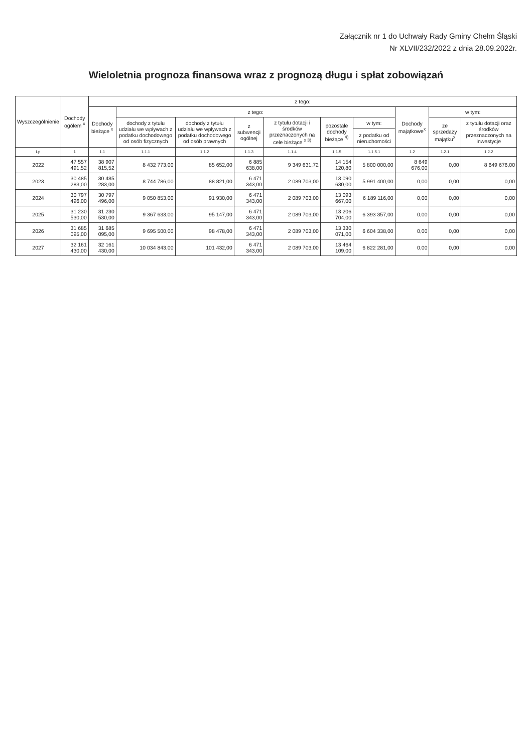Załącznik nr 1 do Uchwały Rady Gminy Chełm Śląski
Nr XLVII/232/2022 z dnia 28.09.2022r.
Wieloletnia prognoza finansowa wraz z prognozą długu i spłat zobowiązań
| Wyszczególnienie | Dochody ogółem <sup>x</sup> | z tego: | | | | | | | | | |
| --- | --- | --- | --- | --- | --- | --- | --- | --- | --- | --- | --- |
| | | Dochody bieżące <sup>x</sup> | z tego: | | | | | | Dochody majątkowe<sup>x</sup> | w tym: | |
| | | | dochody z tytułu udziału we wpływach z podatku dochodowego od osób fizycznych | dochody z tytułu udziału we wpływach z podatku dochodowego od osób prawnych | z subwencji ogólnej | z tytułu dotacji i środków przeznaczonych na cele bieżące <sup>x 3)</sup> | pozostałe dochody bieżące <sup>4)</sup> | w tym: | | ze sprzedaży majątku<sup>x</sup> | z tytułu dotacji oraz środków przeznaczonych na inwestycje |
| | | | | | | | | z podatku od nieruchomości | | | |
| Lp | 1 | 1.1 | 1.1.1 | 1.1.2 | 1.1.3 | 1.1.4 | 1.1.5 | 1.1.5.1 | 1.2 | 1.2.1 | 1.2.2 |
| 2022 | 47 557 491,52 | 38 907 815,52 | 8 432 773,00 | 85 652,00 | 6 885 638,00 | 9 349 631,72 | 14 154 120,80 | 5 800 000,00 | 8 649 676,00 | 0,00 | 8 649 676,00 |
| 2023 | 30 485 283,00 | 30 485 283,00 | 8 744 786,00 | 88 821,00 | 6 471 343,00 | 2 089 703,00 | 13 090 630,00 | 5 991 400,00 | 0,00 | 0,00 | 0,00 |
| 2024 | 30 797 496,00 | 30 797 496,00 | 9 050 853,00 | 91 930,00 | 6 471 343,00 | 2 089 703,00 | 13 093 667,00 | 6 189 116,00 | 0,00 | 0,00 | 0,00 |
| 2025 | 31 230 530,00 | 31 230 530,00 | 9 367 633,00 | 95 147,00 | 6 471 343,00 | 2 089 703,00 | 13 206 704,00 | 6 393 357,00 | 0,00 | 0,00 | 0,00 |
| 2026 | 31 685 095,00 | 31 685 095,00 | 9 695 500,00 | 98 478,00 | 6 471 343,00 | 2 089 703,00 | 13 330 071,00 | 6 604 338,00 | 0,00 | 0,00 | 0,00 |
| 2027 | 32 161 430,00 | 32 161 430,00 | 10 034 843,00 | 101 432,00 | 6 471 343,00 | 2 089 703,00 | 13 464 109,00 | 6 822 281,00 | 0,00 | 0,00 | 0,00 |